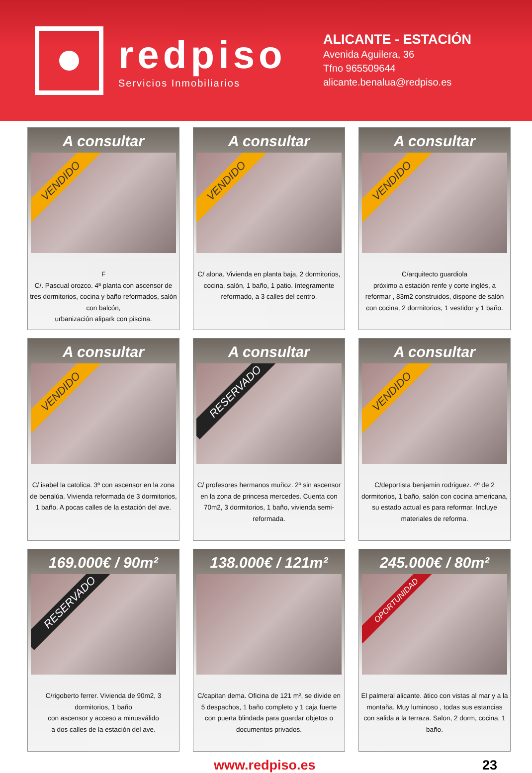redpiso
Servicios Inmobiliarios
ALICANTE - ESTACIÓN
Avenida Aguilera, 36
Tfno 965509644
alicante.benalua@redpiso.es
A consultar
VENDIDO
F
C/. Pascual orozco. 4ª planta con ascensor de tres dormitorios, cocina y baño reformados, salón con balcón,
urbanización alipark con piscina.
A consultar
VENDIDO
C/ alona. Vivienda en planta baja, 2 dormitorios, cocina, salón, 1 baño, 1 patio. íntegramente reformado, a 3 calles del centro.
A consultar
VENDIDO
C/arquitecto guardiola
próximo a estación renfe y corte inglés, a reformar , 83m2 construidos, dispone de salón con cocina, 2 dormitorios, 1 vestidor y 1 baño.
A consultar
VENDIDO
C/ isabel la catolica. 3º con ascensor en la zona de benalúa. Vivienda reformada de 3 dormitorios, 1 baño. A pocas calles de la estación del ave.
A consultar
RESERVADO
C/ profesores hermanos muñoz. 2º sin ascensor en la zona de princesa mercedes. Cuenta con 70m2, 3 dormitorios, 1 baño, vivienda semi-reformada.
A consultar
VENDIDO
C/deportista benjamin rodriguez. 4º de 2 dormitorios, 1 baño, salón con cocina americana, su estado actual es para reformar. Incluye materiales de reforma.
169.000€ / 90m²
RESERVADO
C/rigoberto ferrer. Vivienda de 90m2, 3 dormitorios, 1 baño
con ascensor y acceso a minusválido
a dos calles de la estación del ave.
138.000€ / 121m²
C/capitan dema. Oficina de 121 m², se divide en 5 despachos, 1 baño completo y 1 caja fuerte con puerta blindada para guardar objetos o documentos privados.
245.000€ / 80m²
OPORTUNIDAD
El palmeral alicante. ático con vistas al mar y a la montaña. Muy luminoso , todas sus estancias con salida a la terraza. Salon, 2 dorm, cocina, 1 baño.
www.redpiso.es 23